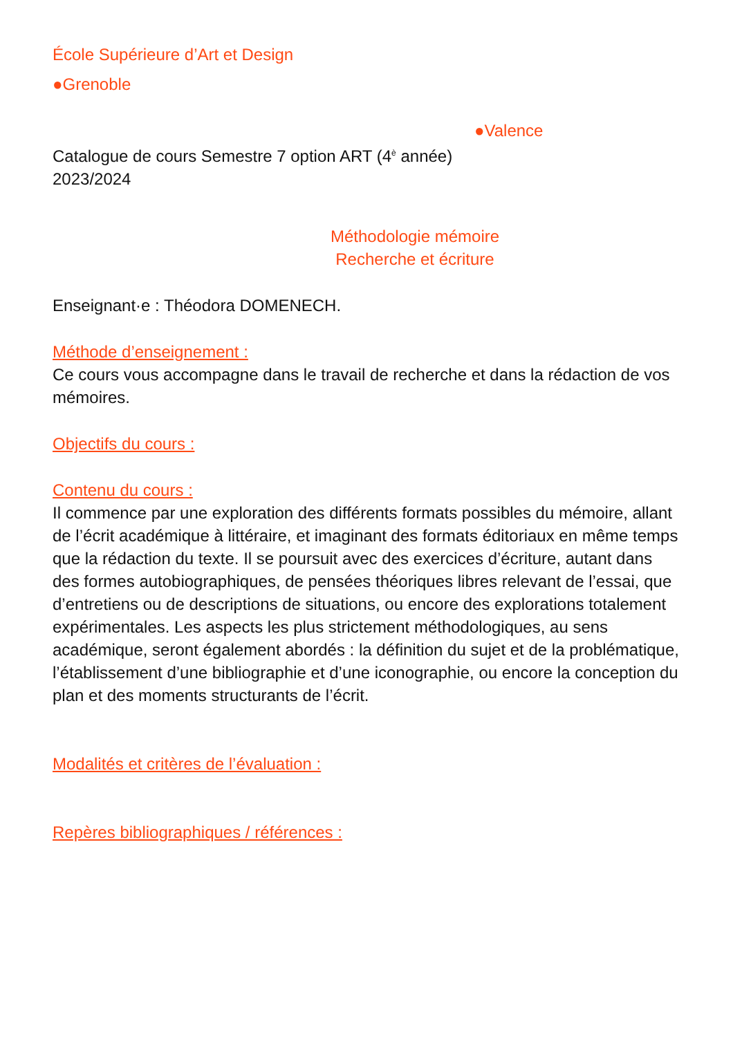École Supérieure d’Art et Design
●Grenoble
●Valence
Catalogue de cours Semestre 7 option ART (4<sup>è</sup> année)
2023/2024
Méthodologie mémoire
Recherche et écriture
Enseignant·e : Théodora DOMENECH.
Méthode d’enseignement :
Ce cours vous accompagne dans le travail de recherche et dans la rédaction de vos mémoires.
Objectifs du cours :
Contenu du cours :
Il commence par une exploration des différents formats possibles du mémoire, allant de l’écrit académique à littéraire, et imaginant des formats éditoriaux en même temps que la rédaction du texte. Il se poursuit avec des exercices d’écriture, autant dans des formes autobiographiques, de pensées théoriques libres relevant de l’essai, que d’entretiens ou de descriptions de situations, ou encore des explorations totalement expérimentales. Les aspects les plus strictement méthodologiques, au sens académique, seront également abordés : la définition du sujet et de la problématique, l’établissement d’une bibliographie et d’une iconographie, ou encore la conception du plan et des moments structurants de l’écrit.
Modalités et critères de l’évaluation :
Repères bibliographiques / références :